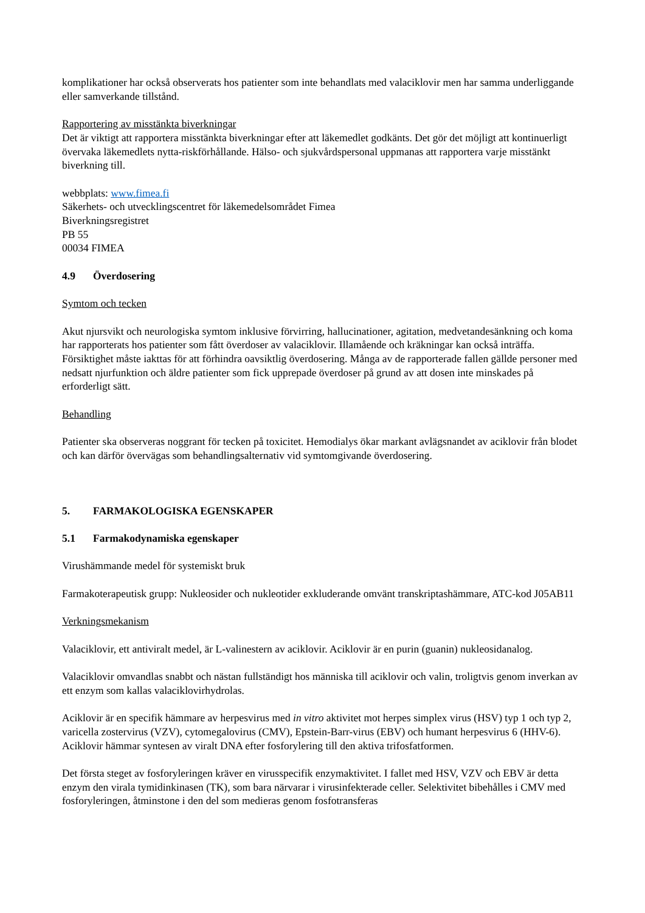komplikationer har också observerats hos patienter som inte behandlats med valaciklovir men har samma underliggande eller samverkande tillstånd.
Rapportering av misstänkta biverkningar
Det är viktigt att rapportera misstänkta biverkningar efter att läkemedlet godkänts. Det gör det möjligt att kontinuerligt övervaka läkemedlets nytta-riskförhållande. Hälso- och sjukvårdspersonal uppmanas att rapportera varje misstänkt biverkning till.
webbplats: www.fimea.fi
Säkerhets- och utvecklingscentret för läkemedelsområdet Fimea
Biverkningsregistret
PB 55
00034 FIMEA
4.9 Överdosering
Symtom och tecken
Akut njursvikt och neurologiska symtom inklusive förvirring, hallucinationer, agitation, medvetandesänkning och koma har rapporterats hos patienter som fått överdoser av valaciklovir. Illamående och kräkningar kan också inträffa. Försiktighet måste iakttas för att förhindra oavsiktlig överdosering. Många av de rapporterade fallen gällde personer med nedsatt njurfunktion och äldre patienter som fick upprepade överdoser på grund av att dosen inte minskades på erforderligt sätt.
Behandling
Patienter ska observeras noggrant för tecken på toxicitet. Hemodialys ökar markant avlägsnandet av aciklovir från blodet och kan därför övervägas som behandlingsalternativ vid symtomgivande överdosering.
5. FARMAKOLOGISKA EGENSKAPER
5.1 Farmakodynamiska egenskaper
Virushämmande medel för systemiskt bruk
Farmakoterapeutisk grupp: Nukleosider och nukleotider exkluderande omvänt transkriptashämmare, ATC-kod J05AB11
Verkningsmekanism
Valaciklovir, ett antiviralt medel, är L-valinestern av aciklovir. Aciklovir är en purin (guanin) nukleosidanalog.
Valaciklovir omvandlas snabbt och nästan fullständigt hos människa till aciklovir och valin, troligtvis genom inverkan av ett enzym som kallas valaciklovirhydrolas.
Aciklovir är en specifik hämmare av herpesvirus med in vitro aktivitet mot herpes simplex virus (HSV) typ 1 och typ 2, varicella zostervirus (VZV), cytomegalovirus (CMV), Epstein-Barr-virus (EBV) och humant herpesvirus 6 (HHV-6). Aciklovir hämmar syntesen av viralt DNA efter fosforylering till den aktiva trifosfatformen.
Det första steget av fosforyleringen kräver en virusspecifik enzymaktivitet. I fallet med HSV, VZV och EBV är detta enzym den virala tymidinkinasen (TK), som bara närvarar i virusinfekterade celler. Selektivitet bibehålles i CMV med fosforyleringen, åtminstone i den del som medieras genom fosfotransferas